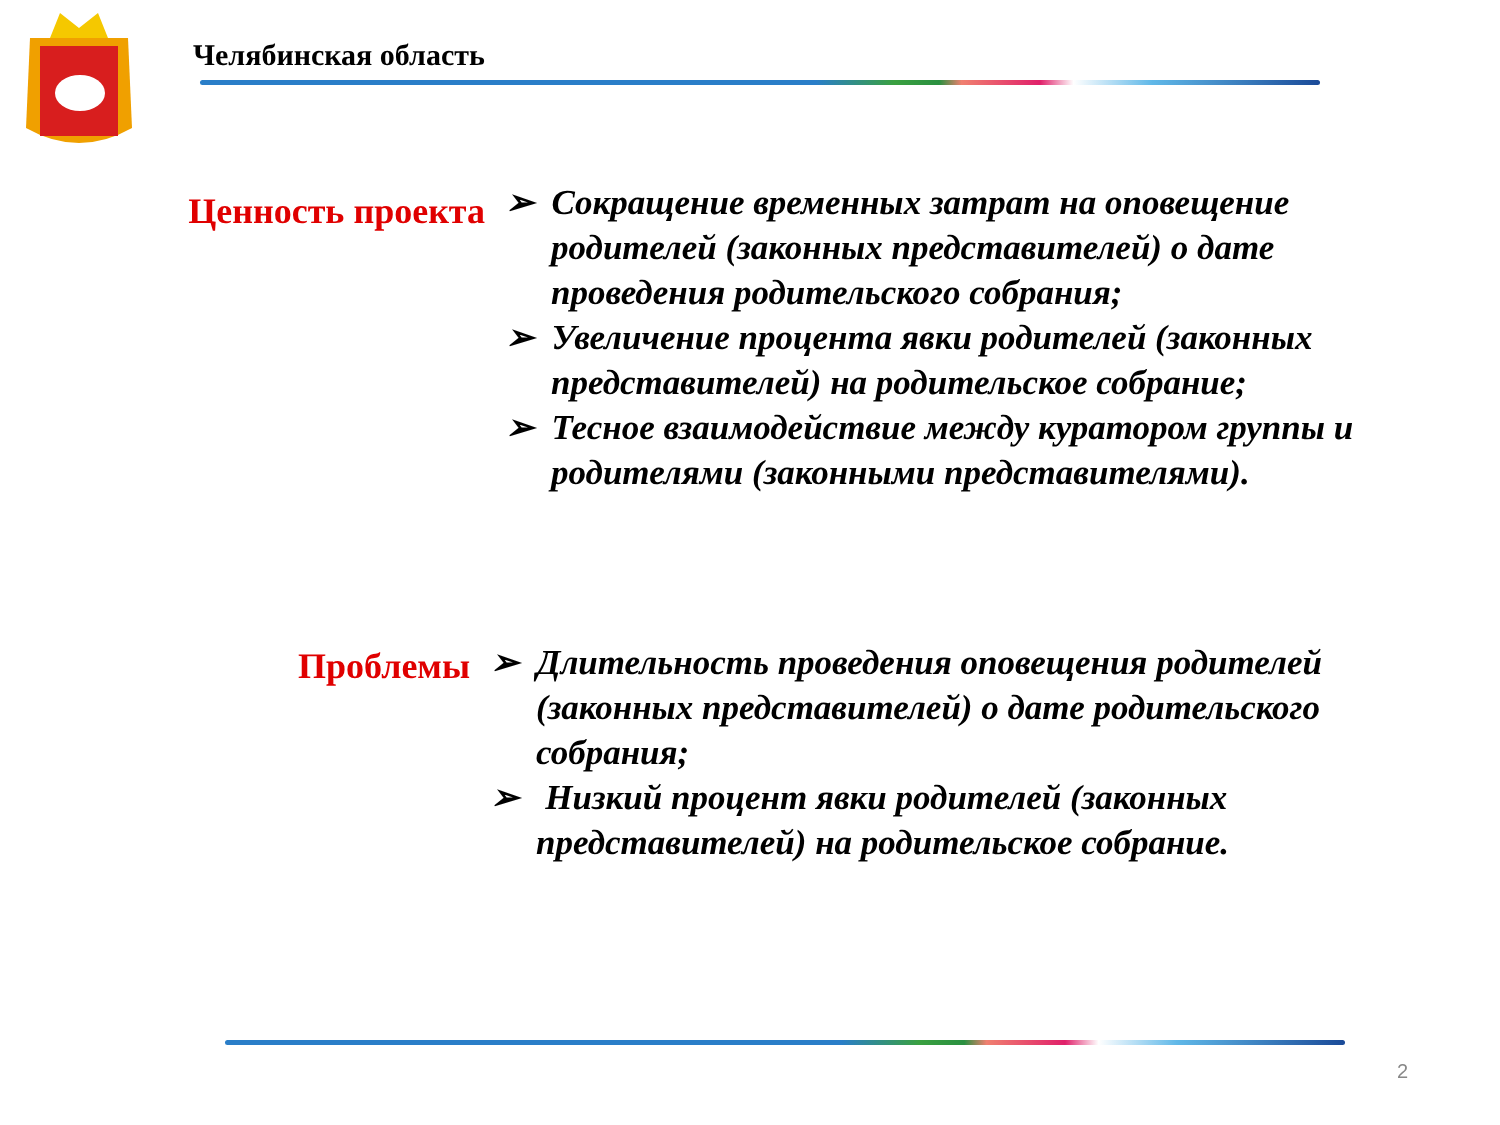Челябинская область
Ценность проекта
➢ Сокращение временных затрат на оповещение родителей (законных представителей) о дате проведения родительского собрания;
➢ Увеличение процента явки родителей (законных представителей) на родительское собрание;
➢ Тесное взаимодействие между куратором группы и родителями (законными представителями).
Проблемы
➢ Длительность проведения оповещения родителей (законных представителей) о дате родительского собрания;
➢ Низкий процент явки родителей (законных представителей) на родительское собрание.
2